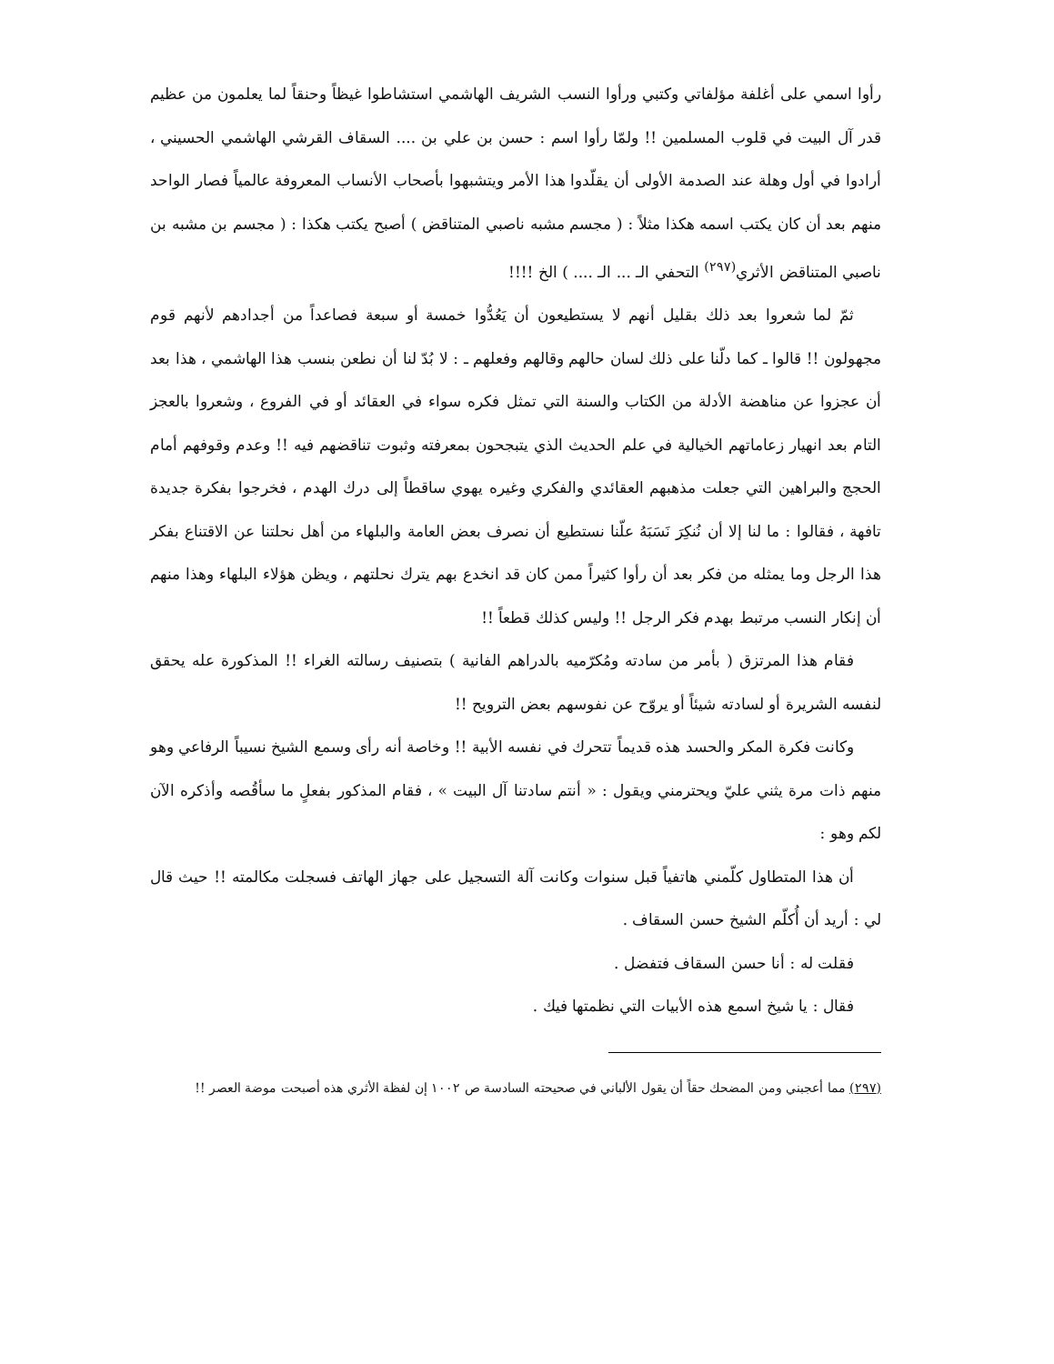رأوا اسمي على أغلفة مؤلفاتي وكتبي ورأوا النسب الشريف الهاشمي استشاطوا غيظاً وحنقاً لما يعلمون من عظيم قدر آل البيت في قلوب المسلمين !! ولمّا رأوا اسم : حسن بن علي بن .... السقاف القرشي الهاشمي الحسيني ، أرادوا في أول وهلة عند الصدمة الأولى أن يقلّدوا هذا الأمر ويتشبهوا بأصحاب الأنساب المعروفة عالمياً فصار الواحد منهم بعد أن كان يكتب اسمه هكذا مثلاً : ( مجسم مشبه ناصبي المتناقض ) أصبح يكتب هكذا : ( مجسم بن مشبه بن ناصبي المتناقض الأثري<sup>(٢٩٧)</sup> التحفي الـ ... الـ .... ) الخ !!!!
ثمّ لما شعروا بعد ذلك بقليل أنهم لا يستطيعون أن يَعُدُّوا خمسة أو سبعة فصاعداً من أجدادهم لأنهم قوم مجهولون !! قالوا ـ كما دلّنا على ذلك لسان حالهم وقالهم وفعلهم ـ : لا بُدّ لنا أن نطعن بنسب هذا الهاشمي ، هذا بعد أن عجزوا عن مناهضة الأدلة من الكتاب والسنة التي تمثل فكره سواء في العقائد أو في الفروع ، وشعروا بالعجز التام بعد انهيار زعاماتهم الخيالية في علم الحديث الذي يتبجحون بمعرفته وثبوت تناقضهم فيه !! وعدم وقوفهم أمام الحجج والبراهين التي جعلت مذهبهم العقائدي والفكري وغيره يهوي ساقطاً إلى درك الهدم ، فخرجوا بفكرة جديدة تافهة ، فقالوا : ما لنا إلا أن نُنكِرَ نَسَبَهُ علّنا نستطيع أن نصرف بعض العامة والبلهاء من أهل نحلتنا عن الاقتناع بفكر هذا الرجل وما يمثله من فكر بعد أن رأوا كثيراً ممن كان قد انخدع بهم يترك نحلتهم ، ويظن هؤلاء البلهاء وهذا منهم أن إنكار النسب مرتبط بهدم فكر الرجل !! وليس كذلك قطعاً !!
فقام هذا المرتزق ( بأمر من سادته ومُكرّميه بالدراهم الفانية ) بتصنيف رسالته الغراء !! المذكورة عله يحقق لنفسه الشريرة أو لسادته شيئاً أو يروّح عن نفوسهم بعض الترويح !!
وكانت فكرة المكر والحسد هذه قديماً تتحرك في نفسه الأبية !! وخاصة أنه رأى وسمع الشيخ نسيباً الرفاعي وهو منهم ذات مرة يثني عليّ ويحترمني ويقول : « أنتم سادتنا آل البيت » ، فقام المذكور بفعلٍ ما سأقُصه وأذكره الآن لكم وهو :
أن هذا المتطاول كلّمني هاتفياً قبل سنوات وكانت آلة التسجيل على جهاز الهاتف فسجلت مكالمته !! حيث قال لي : أريد أن أُكلّم الشيخ حسن السقاف .
فقلت له : أنا حسن السقاف فتفضل .
فقال : يا شيخ اسمع هذه الأبيات التي نظمتها فيك .
(٢٩٧) مما أعجبني ومن المضحك حقاً أن يقول الألباني في صحيحته السادسة ص ١٠٠٢ إن لفظة الأثري هذه أصبحت موضة العصر !!